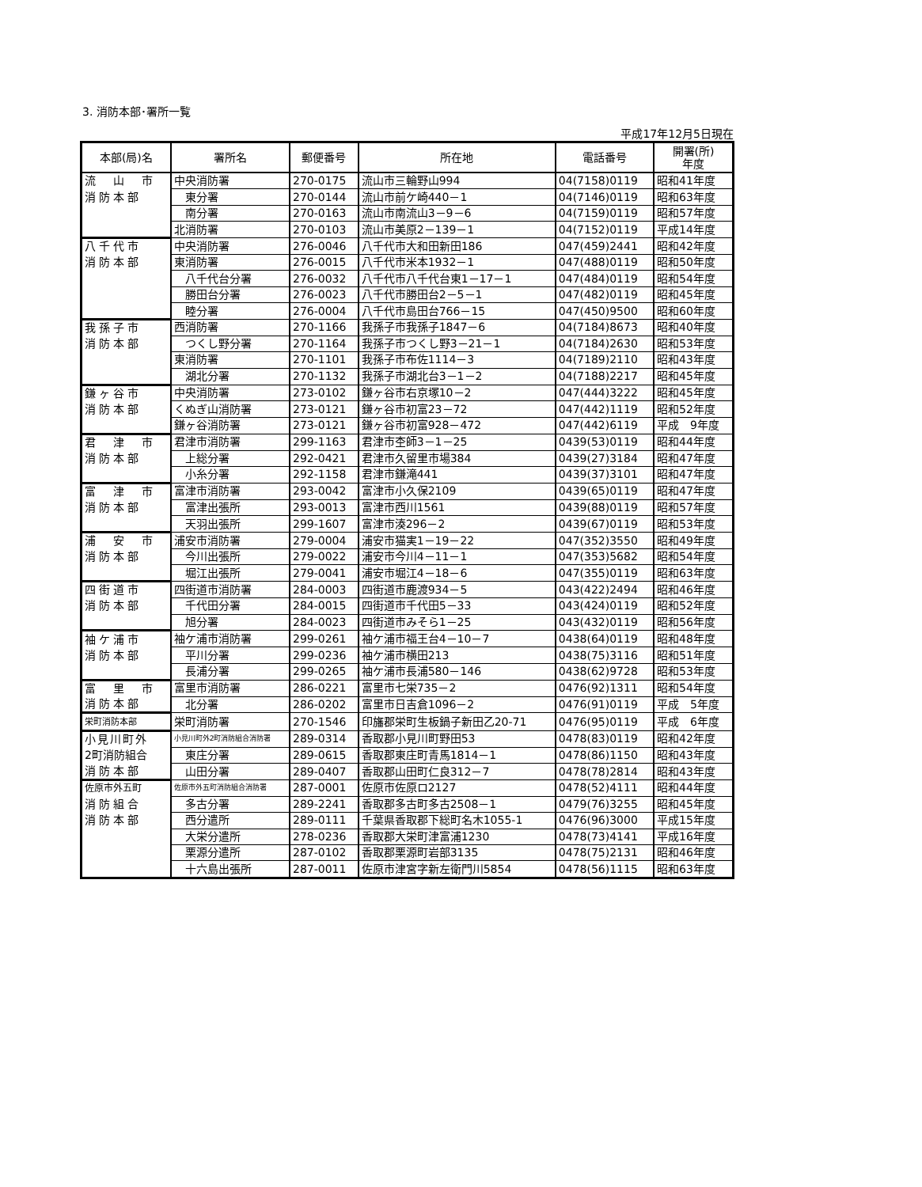3. 消防本部･署所一覧
平成17年12月5日現在
| 本部(局)名 | 署所名 | 郵便番号 | 所在地 | 電話番号 | 開署(所) 年度 |
| --- | --- | --- | --- | --- | --- |
| 流 山 市 | 中央消防署 | 270-0175 | 流山市三輪野山994 | 04(7158)0119 | 昭和41年度 |
| 消防本部 | 東分署 | 270-0144 | 流山市前ケ崎440－1 | 04(7146)0119 | 昭和63年度 |
| | 南分署 | 270-0163 | 流山市南流山3－9－6 | 04(7159)0119 | 昭和57年度 |
| | 北消防署 | 270-0103 | 流山市美原2－139－1 | 04(7152)0119 | 平成14年度 |
| 八千代市 | 中央消防署 | 276-0046 | 八千代市大和田新田186 | 047(459)2441 | 昭和42年度 |
| 消防本部 | 東消防署 | 276-0015 | 八千代市米本1932－1 | 047(488)0119 | 昭和50年度 |
| | 八千代台分署 | 276-0032 | 八千代市八千代台東1－17－1 | 047(484)0119 | 昭和54年度 |
| | 勝田台分署 | 276-0023 | 八千代市勝田台2－5－1 | 047(482)0119 | 昭和45年度 |
| | 睦分署 | 276-0004 | 八千代市島田台766－15 | 047(450)9500 | 昭和60年度 |
| 我孫子市 | 西消防署 | 270-1166 | 我孫子市我孫子1847－6 | 04(7184)8673 | 昭和40年度 |
| 消防本部 | つくし野分署 | 270-1164 | 我孫子市つくし野3－21－1 | 04(7184)2630 | 昭和53年度 |
| | 東消防署 | 270-1101 | 我孫子市布佐1114－3 | 04(7189)2110 | 昭和43年度 |
| | 湖北分署 | 270-1132 | 我孫子市湖北台3－1－2 | 04(7188)2217 | 昭和45年度 |
| 鎌ヶ谷市 | 中央消防署 | 273-0102 | 鎌ヶ谷市右京塚10－2 | 047(444)3222 | 昭和45年度 |
| 消防本部 | くぬぎ山消防署 | 273-0121 | 鎌ヶ谷市初富23－72 | 047(442)1119 | 昭和52年度 |
| | 鎌ヶ谷消防署 | 273-0121 | 鎌ヶ谷市初富928－472 | 047(442)6119 | 平成 9年度 |
| 君 津 市 | 君津市消防署 | 299-1163 | 君津市杢師3－1－25 | 0439(53)0119 | 昭和44年度 |
| 消防本部 | 上総分署 | 292-0421 | 君津市久留里市場384 | 0439(27)3184 | 昭和47年度 |
| | 小糸分署 | 292-1158 | 君津市鎌滝441 | 0439(37)3101 | 昭和47年度 |
| 富 津 市 | 富津市消防署 | 293-0042 | 富津市小久保2109 | 0439(65)0119 | 昭和47年度 |
| 消防本部 | 富津出張所 | 293-0013 | 富津市西川1561 | 0439(88)0119 | 昭和57年度 |
| | 天羽出張所 | 299-1607 | 富津市湊296－2 | 0439(67)0119 | 昭和53年度 |
| 浦 安 市 | 浦安市消防署 | 279-0004 | 浦安市猫実1－19－22 | 047(352)3550 | 昭和49年度 |
| 消防本部 | 今川出張所 | 279-0022 | 浦安市今川4－11－1 | 047(353)5682 | 昭和54年度 |
| | 堀江出張所 | 279-0041 | 浦安市堀江4－18－6 | 047(355)0119 | 昭和63年度 |
| 四街道市 | 四街道市消防署 | 284-0003 | 四街道市鹿渡934－5 | 043(422)2494 | 昭和46年度 |
| 消防本部 | 千代田分署 | 284-0015 | 四街道市千代田5－33 | 043(424)0119 | 昭和52年度 |
| | 旭分署 | 284-0023 | 四街道市みそら1－25 | 043(432)0119 | 昭和56年度 |
| 袖ケ浦市 | 袖ケ浦市消防署 | 299-0261 | 袖ケ浦市福王台4－10－7 | 0438(64)0119 | 昭和48年度 |
| 消防本部 | 平川分署 | 299-0236 | 袖ケ浦市横田213 | 0438(75)3116 | 昭和51年度 |
| | 長浦分署 | 299-0265 | 袖ケ浦市長浦580－146 | 0438(62)9728 | 昭和53年度 |
| 富 里 市 | 富里市消防署 | 286-0221 | 富里市七栄735－2 | 0476(92)1311 | 昭和54年度 |
| 消防本部 | 北分署 | 286-0202 | 富里市日吉倉1096－2 | 0476(91)0119 | 平成 5年度 |
| 栄町消防本部 | 栄町消防署 | 270-1546 | 印旛郡栄町生板鍋子新田乙20-71 | 0476(95)0119 | 平成 6年度 |
| 小見川町外 | 小見川町外2町消防組合消防署 | 289-0314 | 香取郡小見川町野田53 | 0478(83)0119 | 昭和42年度 |
| 2町消防組合 | 東庄分署 | 289-0615 | 香取郡東庄町青馬1814－1 | 0478(86)1150 | 昭和43年度 |
| 消防本部 | 山田分署 | 289-0407 | 香取郡山田町仁良312－7 | 0478(78)2814 | 昭和43年度 |
| 佐原市外五町 | 佐原市外五町消防組合消防署 | 287-0001 | 佐原市佐原ロ2127 | 0478(52)4111 | 昭和44年度 |
| 消防組合 | 多古分署 | 289-2241 | 香取郡多古町多古2508－1 | 0479(76)3255 | 昭和45年度 |
| 消防本部 | 西分遣所 | 289-0111 | 千葉県香取郡下総町名木1055-1 | 0476(96)3000 | 平成15年度 |
| | 大栄分遣所 | 278-0236 | 香取郡大栄町津富浦1230 | 0478(73)4141 | 平成16年度 |
| | 栗源分遣所 | 287-0102 | 香取郡栗源町岩部3135 | 0478(75)2131 | 昭和46年度 |
| | 十六島出張所 | 287-0011 | 佐原市津宮字新左衛門川5854 | 0478(56)1115 | 昭和63年度 |